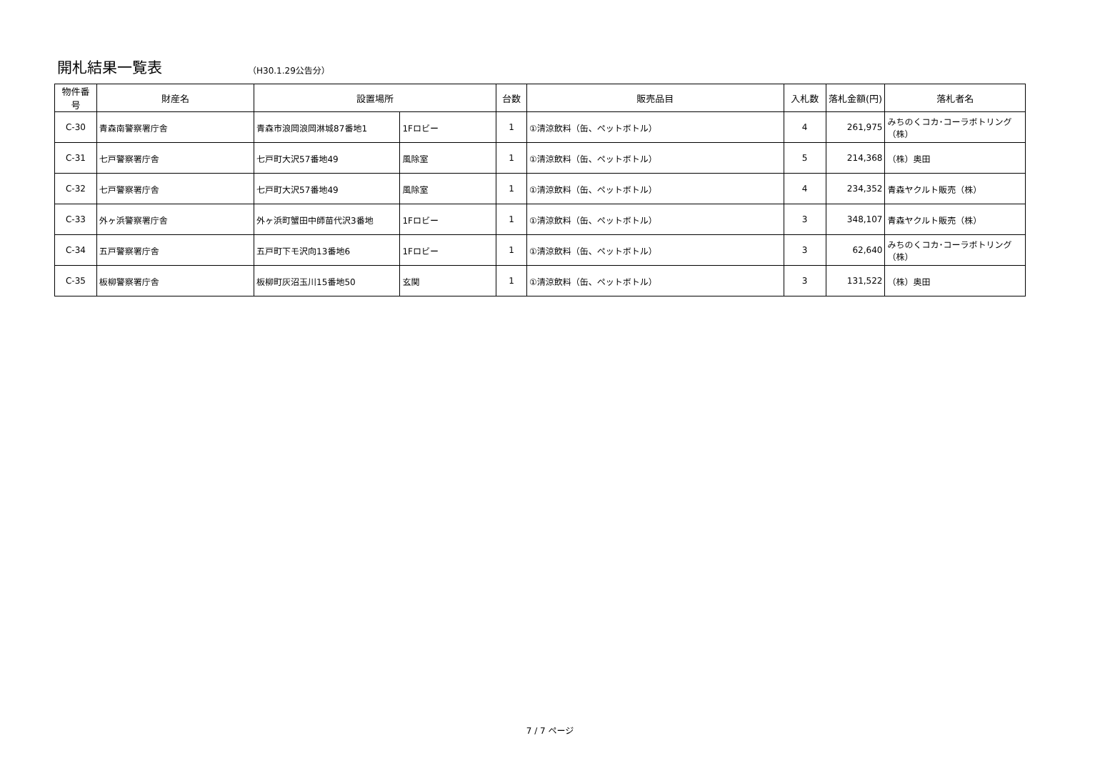開札結果一覧表 （H30.1.29公告分）
| 物件番号 | 財産名 | 設置場所 | | 台数 | 販売品目 | 入札数 | 落札金額(円) | 落札者名 |
| --- | --- | --- | --- | --- | --- | --- | --- | --- |
| C-30 | 青森南警察署庁舎 | 青森市浪岡浪岡淋城87番地1 | 1Fロビー | 1 | ①清涼飲料（缶、ペットボトル） | 4 | 261,975 | みちのくコカ･コーラボトリング（株） |
| C-31 | 七戸警察署庁舎 | 七戸町大沢57番地49 | 風除室 | 1 | ①清涼飲料（缶、ペットボトル） | 5 | 214,368 | （株）奥田 |
| C-32 | 七戸警察署庁舎 | 七戸町大沢57番地49 | 風除室 | 1 | ①清涼飲料（缶、ペットボトル） | 4 | 234,352 | 青森ヤクルト販売（株） |
| C-33 | 外ヶ浜警察署庁舎 | 外ヶ浜町蟹田中師苗代沢3番地 | 1Fロビー | 1 | ①清涼飲料（缶、ペットボトル） | 3 | 348,107 | 青森ヤクルト販売（株） |
| C-34 | 五戸警察署庁舎 | 五戸町下モ沢向13番地6 | 1Fロビー | 1 | ①清涼飲料（缶、ペットボトル） | 3 | 62,640 | みちのくコカ･コーラボトリング（株） |
| C-35 | 板柳警察署庁舎 | 板柳町灰沼玉川15番地50 | 玄関 | 1 | ①清涼飲料（缶、ペットボトル） | 3 | 131,522 | （株）奥田 |
7 / 7 ページ